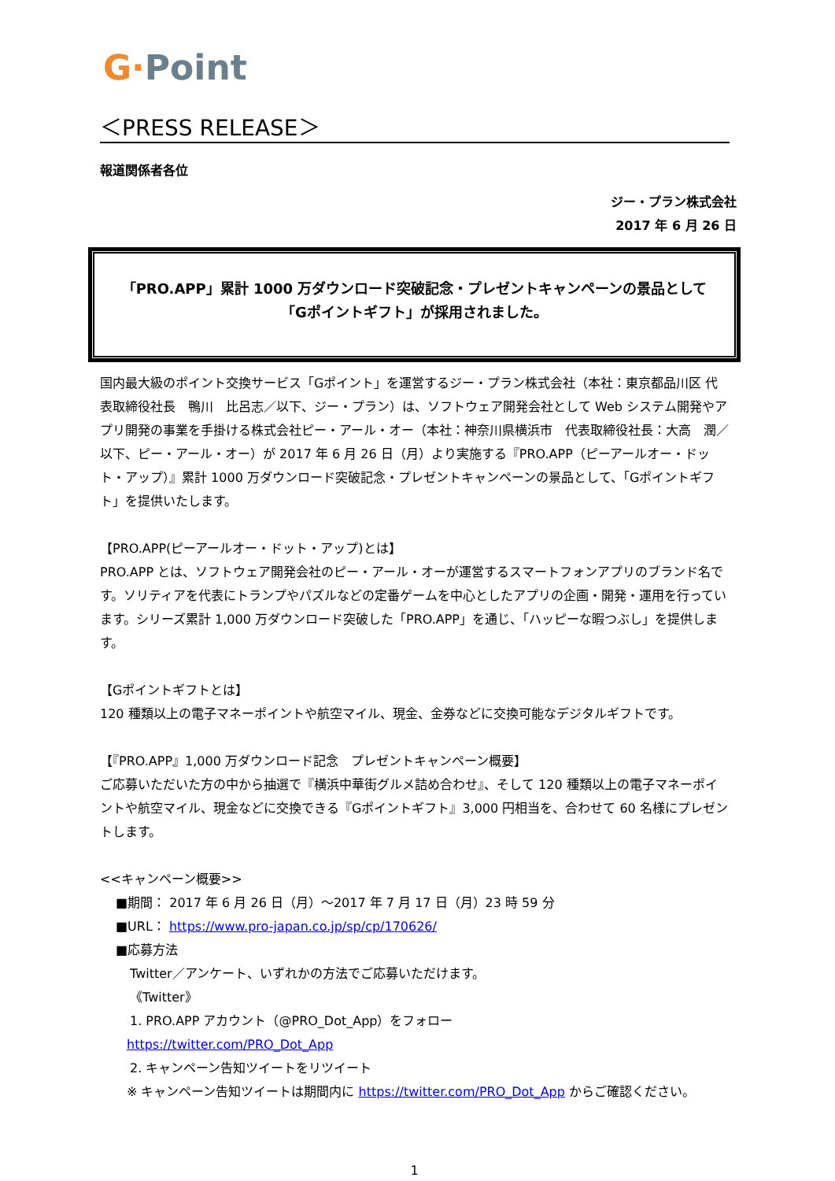G·Point
＜PRESS RELEASE＞
報道関係者各位
ジー・プラン株式会社
2017 年 6 月 26 日
「PRO.APP」累計 1000 万ダウンロード突破記念・プレゼントキャンペーンの景品として
「Gポイントギフト」が採用されました。
国内最大級のポイント交換サービス「Gポイント」を運営するジー・プラン株式会社（本社：東京都品川区 代表取締役社長　鴨川　比呂志／以下、ジー・プラン）は、ソフトウェア開発会社として Web システム開発やアプリ開発の事業を手掛ける株式会社ピー・アール・オー（本社：神奈川県横浜市　代表取締役社長：大高　潤／以下、ピー・アール・オー）が 2017 年 6 月 26 日（月）より実施する『PRO.APP（ピーアールオー・ドット・アップ）』累計 1000 万ダウンロード突破記念・プレゼントキャンペーンの景品として、「Gポイントギフト」を提供いたします。
【PRO.APP(ピーアールオー・ドット・アップ)とは】
PRO.APP とは、ソフトウェア開発会社のピー・アール・オーが運営するスマートフォンアプリのブランド名です。ソリティアを代表にトランプやパズルなどの定番ゲームを中心としたアプリの企画・開発・運用を行っています。シリーズ累計 1,000 万ダウンロード突破した「PRO.APP」を通じ、「ハッピーな暇つぶし」を提供します。
【Gポイントギフトとは】
120 種類以上の電子マネーポイントや航空マイル、現金、金券などに交換可能なデジタルギフトです。
【『PRO.APP』1,000 万ダウンロード記念　プレゼントキャンペーン概要】
ご応募いただいた方の中から抽選で『横浜中華街グルメ詰め合わせ』、そして 120 種類以上の電子マネーポイントや航空マイル、現金などに交換できる『Gポイントギフト』3,000 円相当を、合わせて 60 名様にプレゼントします。
<<キャンペーン概要>>
■期間： 2017 年 6 月 26 日（月）～2017 年 7 月 17 日（月）23 時 59 分
■URL： https://www.pro-japan.co.jp/sp/cp/170626/
■応募方法
Twitter／アンケート、いずれかの方法でご応募いただけます。
《Twitter》
1. PRO.APP アカウント（@PRO_Dot_App）をフォロー
https://twitter.com/PRO_Dot_App
2. キャンペーン告知ツイートをリツイート
※ キャンペーン告知ツイートは期間内に https://twitter.com/PRO_Dot_App からご確認ください。
1